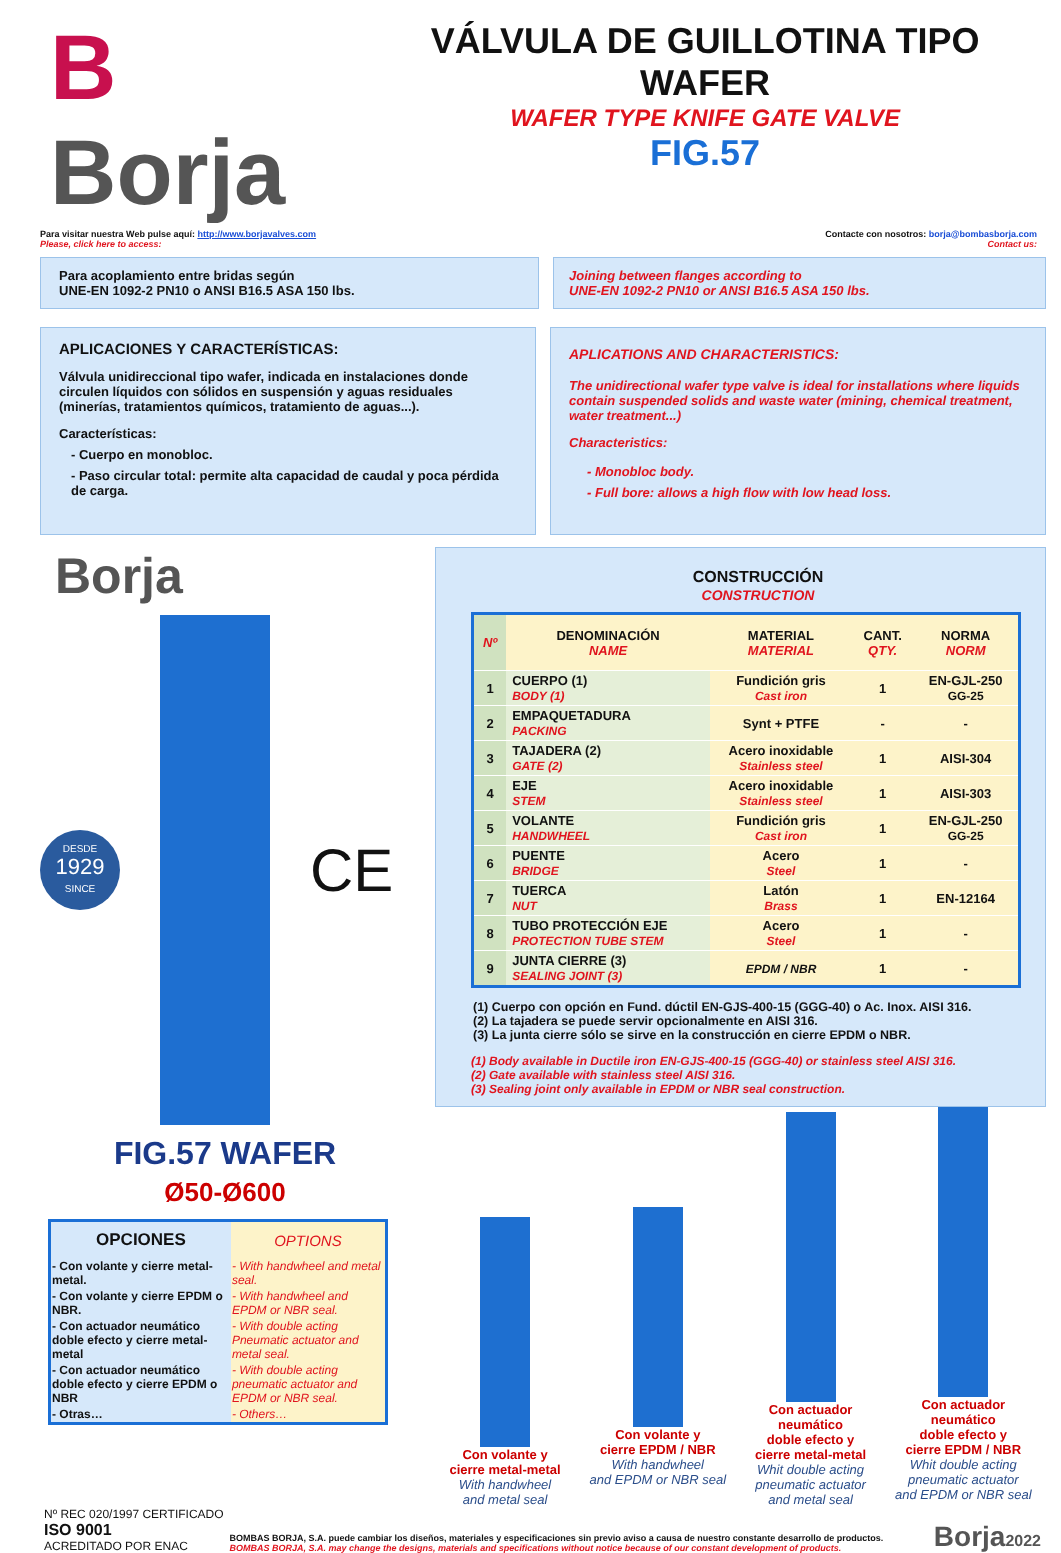B Borja
VÁLVULA DE GUILLOTINA TIPO WAFER
WAFER TYPE KNIFE GATE VALVE
FIG.57
Para visitar nuestra Web pulse aquí: http://www.borjavalves.com
Please, click here to access:
Contacte con nosotros: borja@bombasborja.com
Contact us:
Para acoplamiento entre bridas según
UNE-EN 1092-2 PN10 o ANSI B16.5 ASA 150 lbs.
Joining between flanges according to
UNE-EN 1092-2 PN10 or ANSI B16.5 ASA 150 lbs.
APLICACIONES Y CARACTERÍSTICAS:
Válvula unidireccional tipo wafer, indicada en instalaciones donde circulen líquidos con sólidos en suspensión y aguas residuales (minerías, tratamientos químicos, tratamiento de aguas...).
Características:
- Cuerpo en monobloc.
- Paso circular total: permite alta capacidad de caudal y poca pérdida de carga.
APLICATIONS AND CHARACTERISTICS:
The unidirectional wafer type valve is ideal for installations where liquids contain suspended solids and waste water (mining, chemical treatment, water treatment...)
Characteristics:
- Monobloc body.
- Full bore: allows a high flow with low head loss.
Borja
DESDE
1929
SINCE
CE
FIG.57 WAFER
Ø50-Ø600
| OPCIONES | OPTIONS |
| --- | --- |
| - Con volante y cierre metal-metal. | - With handwheel and metal seal. |
| - Con volante y cierre EPDM o NBR. | - With handwheel and EPDM or NBR seal. |
| - Con actuador neumático doble efecto y cierre metal-metal | - With double acting Pneumatic actuator and metal seal. |
| - Con actuador neumático doble efecto y cierre EPDM o NBR | - With double acting pneumatic actuator and EPDM or NBR seal. |
| - Otras… | - Others… |
CONSTRUCCIÓN
CONSTRUCTION
| Nº | DENOMINACIÓN NAME | MATERIAL MATERIAL | CANT. QTY. | NORMA NORM |
| --- | --- | --- | --- | --- |
| 1 | CUERPO (1) BODY (1) | Fundición gris Cast iron | 1 | EN-GJL-250 GG-25 |
| 2 | EMPAQUETADURA PACKING | Synt + PTFE | - | - |
| 3 | TAJADERA (2) GATE (2) | Acero inoxidable Stainless steel | 1 | AISI-304 |
| 4 | EJE STEM | Acero inoxidable Stainless steel | 1 | AISI-303 |
| 5 | VOLANTE HANDWHEEL | Fundición gris Cast iron | 1 | EN-GJL-250 GG-25 |
| 6 | PUENTE BRIDGE | Acero Steel | 1 | - |
| 7 | TUERCA NUT | Latón Brass | 1 | EN-12164 |
| 8 | TUBO PROTECCIÓN EJE PROTECTION TUBE STEM | Acero Steel | 1 | - |
| 9 | JUNTA CIERRE (3) SEALING JOINT (3) | EPDM / NBR | 1 | - |
(1) Cuerpo con opción en Fund. dúctil EN-GJS-400-15 (GGG-40) o Ac. Inox. AISI 316.
(2) La tajadera se puede servir opcionalmente en AISI 316.
(3) La junta cierre sólo se sirve en la construcción en cierre EPDM o NBR.
(1) Body available in Ductile iron EN-GJS-400-15 (GGG-40) or stainless steel AISI 316.
(2) Gate available with stainless steel AISI 316.
(3) Sealing joint only available in EPDM or NBR seal construction.
Con volante y
cierre metal-metal
With handwheel
and metal seal
Con volante y
cierre EPDM / NBR
With handwheel
and EPDM or NBR seal
Con actuador
neumático
doble efecto y
cierre metal-metal
Whit double acting
pneumatic actuator
and metal seal
Con actuador
neumático
doble efecto y
cierre EPDM / NBR
Whit double acting
pneumatic actuator
and EPDM or NBR seal
Nº REC 020/1997 CERTIFICADO
ISO 9001
ACREDITADO POR ENAC
BOMBAS BORJA, S.A. puede cambiar los diseños, materiales y especificaciones sin previo aviso a causa de nuestro constante desarrollo de productos.
BOMBAS BORJA, S.A. may change the designs, materials and specifications without notice because of our constant development of products.
Borja2022